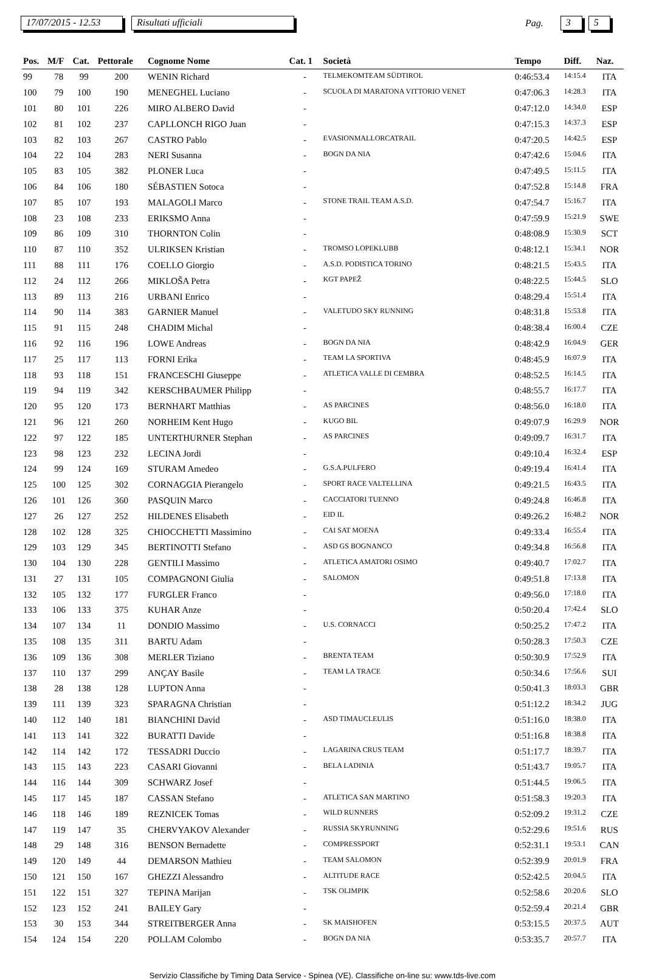17/07/2015 - 12.53 Risultati ufficiali Pag. 3 5
| Pos. | M/F | Cat. | Pettorale | Cognome Nome | Cat. 1 | Società | Tempo | Diff. | Naz. |
| --- | --- | --- | --- | --- | --- | --- | --- | --- | --- |
| 99 | 78 | 99 | 200 | WENIN Richard | - | TELMEKOMTEAM SÜDTIROL | 0:46:53.4 | 14:15.4 | ITA |
| 100 | 79 | 100 | 190 | MENEGHEL Luciano | - | SCUOLA DI MARATONA VITTORIO VENET | 0:47:06.3 | 14:28.3 | ITA |
| 101 | 80 | 101 | 226 | MIRO ALBERO David | - | | 0:47:12.0 | 14:34.0 | ESP |
| 102 | 81 | 102 | 237 | CAPLLONCH RIGO Juan | - | | 0:47:15.3 | 14:37.3 | ESP |
| 103 | 82 | 103 | 267 | CASTRO Pablo | - | EVASIONMALLORCATRAIL | 0:47:20.5 | 14:42.5 | ESP |
| 104 | 22 | 104 | 283 | NERI Susanna | - | BOGN DA NIA | 0:47:42.6 | 15:04.6 | ITA |
| 105 | 83 | 105 | 382 | PLONER Luca | - | | 0:47:49.5 | 15:11.5 | ITA |
| 106 | 84 | 106 | 180 | SÉBASTIEN Sotoca | - | | 0:47:52.8 | 15:14.8 | FRA |
| 107 | 85 | 107 | 193 | MALAGOLI Marco | - | STONE TRAIL TEAM A.S.D. | 0:47:54.7 | 15:16.7 | ITA |
| 108 | 23 | 108 | 233 | ERIKSMO Anna | - | | 0:47:59.9 | 15:21.9 | SWE |
| 109 | 86 | 109 | 310 | THORNTON Colin | - | | 0:48:08.9 | 15:30.9 | SCT |
| 110 | 87 | 110 | 352 | ULRIKSEN Kristian | - | TROMSO LOPEKLUBB | 0:48:12.1 | 15:34.1 | NOR |
| 111 | 88 | 111 | 176 | COELLO Giorgio | - | A.S.D. PODISTICA TORINO | 0:48:21.5 | 15:43.5 | ITA |
| 112 | 24 | 112 | 266 | MIKLOŠA Petra | - | KGT PAPEŽ | 0:48:22.5 | 15:44.5 | SLO |
| 113 | 89 | 113 | 216 | URBANI Enrico | - | | 0:48:29.4 | 15:51.4 | ITA |
| 114 | 90 | 114 | 383 | GARNIER Manuel | - | VALETUDO SKY RUNNING | 0:48:31.8 | 15:53.8 | ITA |
| 115 | 91 | 115 | 248 | CHADIM Michal | - | | 0:48:38.4 | 16:00.4 | CZE |
| 116 | 92 | 116 | 196 | LOWE Andreas | - | BOGN DA NIA | 0:48:42.9 | 16:04.9 | GER |
| 117 | 25 | 117 | 113 | FORNI Erika | - | TEAM LA SPORTIVA | 0:48:45.9 | 16:07.9 | ITA |
| 118 | 93 | 118 | 151 | FRANCESCHI Giuseppe | - | ATLETICA VALLE DI CEMBRA | 0:48:52.5 | 16:14.5 | ITA |
| 119 | 94 | 119 | 342 | KERSCHBAUMER Philipp | - | | 0:48:55.7 | 16:17.7 | ITA |
| 120 | 95 | 120 | 173 | BERNHART Matthias | - | AS PARCINES | 0:48:56.0 | 16:18.0 | ITA |
| 121 | 96 | 121 | 260 | NORHEIM Kent Hugo | - | KUGO BIL | 0:49:07.9 | 16:29.9 | NOR |
| 122 | 97 | 122 | 185 | UNTERTHURNER Stephan | - | AS PARCINES | 0:49:09.7 | 16:31.7 | ITA |
| 123 | 98 | 123 | 232 | LECINA Jordi | - | | 0:49:10.4 | 16:32.4 | ESP |
| 124 | 99 | 124 | 169 | STURAM Amedeo | - | G.S.A.PULFERO | 0:49:19.4 | 16:41.4 | ITA |
| 125 | 100 | 125 | 302 | CORNAGGIA Pierangelo | - | SPORT RACE VALTELLINA | 0:49:21.5 | 16:43.5 | ITA |
| 126 | 101 | 126 | 360 | PASQUIN Marco | - | CACCIATORI TUENNO | 0:49:24.8 | 16:46.8 | ITA |
| 127 | 26 | 127 | 252 | HILDENES Elisabeth | - | EID IL | 0:49:26.2 | 16:48.2 | NOR |
| 128 | 102 | 128 | 325 | CHIOCCHETTI Massimino | - | CAI SAT MOENA | 0:49:33.4 | 16:55.4 | ITA |
| 129 | 103 | 129 | 345 | BERTINOTTI Stefano | - | ASD GS BOGNANCO | 0:49:34.8 | 16:56.8 | ITA |
| 130 | 104 | 130 | 228 | GENTILI Massimo | - | ATLETICA AMATORI OSIMO | 0:49:40.7 | 17:02.7 | ITA |
| 131 | 27 | 131 | 105 | COMPAGNONI Giulia | - | SALOMON | 0:49:51.8 | 17:13.8 | ITA |
| 132 | 105 | 132 | 177 | FURGLER Franco | - | | 0:49:56.0 | 17:18.0 | ITA |
| 133 | 106 | 133 | 375 | KUHAR Anze | - | | 0:50:20.4 | 17:42.4 | SLO |
| 134 | 107 | 134 | 11 | DONDIO Massimo | - | U.S. CORNACCI | 0:50:25.2 | 17:47.2 | ITA |
| 135 | 108 | 135 | 311 | BARTU Adam | - | | 0:50:28.3 | 17:50.3 | CZE |
| 136 | 109 | 136 | 308 | MERLER Tiziano | - | BRENTA TEAM | 0:50:30.9 | 17:52.9 | ITA |
| 137 | 110 | 137 | 299 | ANÇAY Basile | - | TEAM LA TRACE | 0:50:34.6 | 17:56.6 | SUI |
| 138 | 28 | 138 | 128 | LUPTON Anna | - | | 0:50:41.3 | 18:03.3 | GBR |
| 139 | 111 | 139 | 323 | SPARAGNA Christian | - | | 0:51:12.2 | 18:34.2 | JUG |
| 140 | 112 | 140 | 181 | BIANCHINI David | - | ASD TIMAUCLEULIS | 0:51:16.0 | 18:38.0 | ITA |
| 141 | 113 | 141 | 322 | BURATTI Davide | - | | 0:51:16.8 | 18:38.8 | ITA |
| 142 | 114 | 142 | 172 | TESSADRI Duccio | - | LAGARINA CRUS TEAM | 0:51:17.7 | 18:39.7 | ITA |
| 143 | 115 | 143 | 223 | CASARI Giovanni | - | BELA LADINIA | 0:51:43.7 | 19:05.7 | ITA |
| 144 | 116 | 144 | 309 | SCHWARZ Josef | - | | 0:51:44.5 | 19:06.5 | ITA |
| 145 | 117 | 145 | 187 | CASSAN Stefano | - | ATLETICA SAN MARTINO | 0:51:58.3 | 19:20.3 | ITA |
| 146 | 118 | 146 | 189 | REZNICEK Tomas | - | WILD RUNNERS | 0:52:09.2 | 19:31.2 | CZE |
| 147 | 119 | 147 | 35 | CHERVYAKOV Alexander | - | RUSSIA SKYRUNNING | 0:52:29.6 | 19:51.6 | RUS |
| 148 | 29 | 148 | 316 | BENSON Bernadette | - | COMPRESSPORT | 0:52:31.1 | 19:53.1 | CAN |
| 149 | 120 | 149 | 44 | DEMARSON Mathieu | - | TEAM SALOMON | 0:52:39.9 | 20:01.9 | FRA |
| 150 | 121 | 150 | 167 | GHEZZI Alessandro | - | ALTITUDE RACE | 0:52:42.5 | 20:04.5 | ITA |
| 151 | 122 | 151 | 327 | TEPINA Marijan | - | TSK OLIMPIK | 0:52:58.6 | 20:20.6 | SLO |
| 152 | 123 | 152 | 241 | BAILEY Gary | - | | 0:52:59.4 | 20:21.4 | GBR |
| 153 | 30 | 153 | 344 | STREITBERGER Anna | - | SK MAISHOFEN | 0:53:15.5 | 20:37.5 | AUT |
| 154 | 124 | 154 | 220 | POLLAM Colombo | - | BOGN DA NIA | 0:53:35.7 | 20:57.7 | ITA |
Servizio Classifiche by Timing Data Service - Spinea (VE). Classifiche on-line su: www.tds-live.com